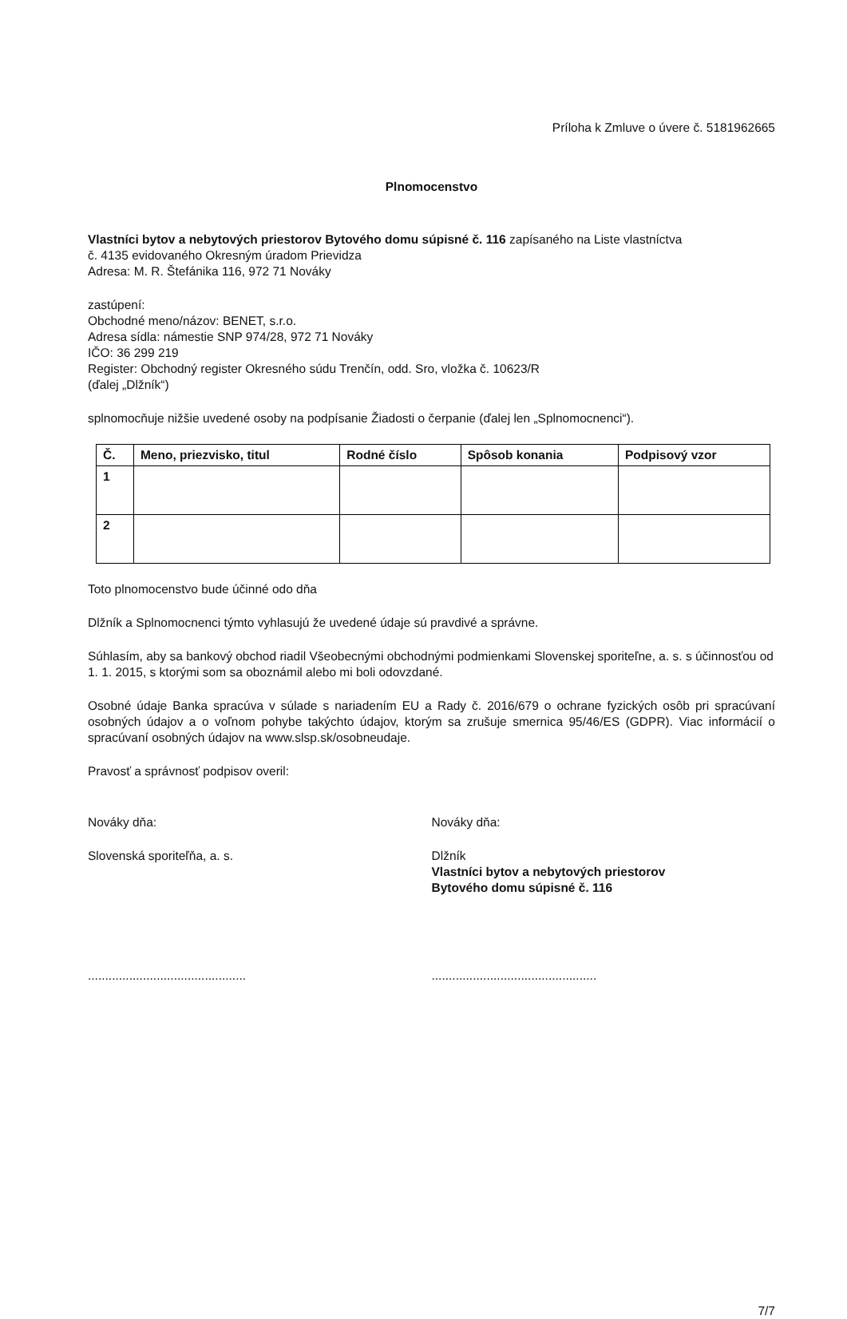Príloha k Zmluve o úvere č. 5181962665
Plnomocenstvo
Vlastníci bytov a nebytových priestorov Bytového domu súpisné č. 116 zapísaného na Liste vlastníctva
č. 4135 evidovaného Okresným úradom Prievidza
Adresa: M. R. Štefánika 116, 972 71 Nováky
zastúpení:
Obchodné meno/názov: BENET, s.r.o.
Adresa sídla: námestie SNP 974/28, 972 71 Nováky
IČO: 36 299 219
Register: Obchodný register Okresného súdu Trenčín, odd. Sro, vložka č. 10623/R
(ďalej „Dlžník“)
splnomocňuje nižšie uvedené osoby na podpísanie Žiadosti o čerpanie (ďalej len „Splnomocnenci“).
| Č. | Meno, priezvisko, titul | Rodné číslo | Spôsob konania | Podpisový vzor |
| --- | --- | --- | --- | --- |
| 1 | | | | |
| 2 | | | | |
Toto plnomocenstvo bude účinné odo dňa
Dlžník a Splnomocnenci týmto vyhlasujú že uvedené údaje sú pravdivé a správne.
Súhlasím, aby sa bankový obchod riadil Všeobecnými obchodnými podmienkami Slovenskej sporiteľne, a. s. s účinnosťou od 1. 1. 2015, s ktorými som sa oboznámil alebo mi boli odovzdané.
Osobné údaje Banka spracúva v súlade s nariadením EU a Rady č. 2016/679 o ochrane fyzických osôb pri spracúvaní osobných údajov a o voľnom pohybe takýchto údajov, ktorým sa zrušuje smernica 95/46/ES (GDPR). Viac informácií o spracúvaní osobných údajov na www.slsp.sk/osobneudaje.
Pravosť a správnosť podpisov overil:
Nováky dňa: Nováky dňa:
Slovenská sporiteľňa, a. s. Dlžník
Vlastníci bytov a nebytových priestorov
Bytového domu súpisné č. 116
.............................................. ................................................
7/7